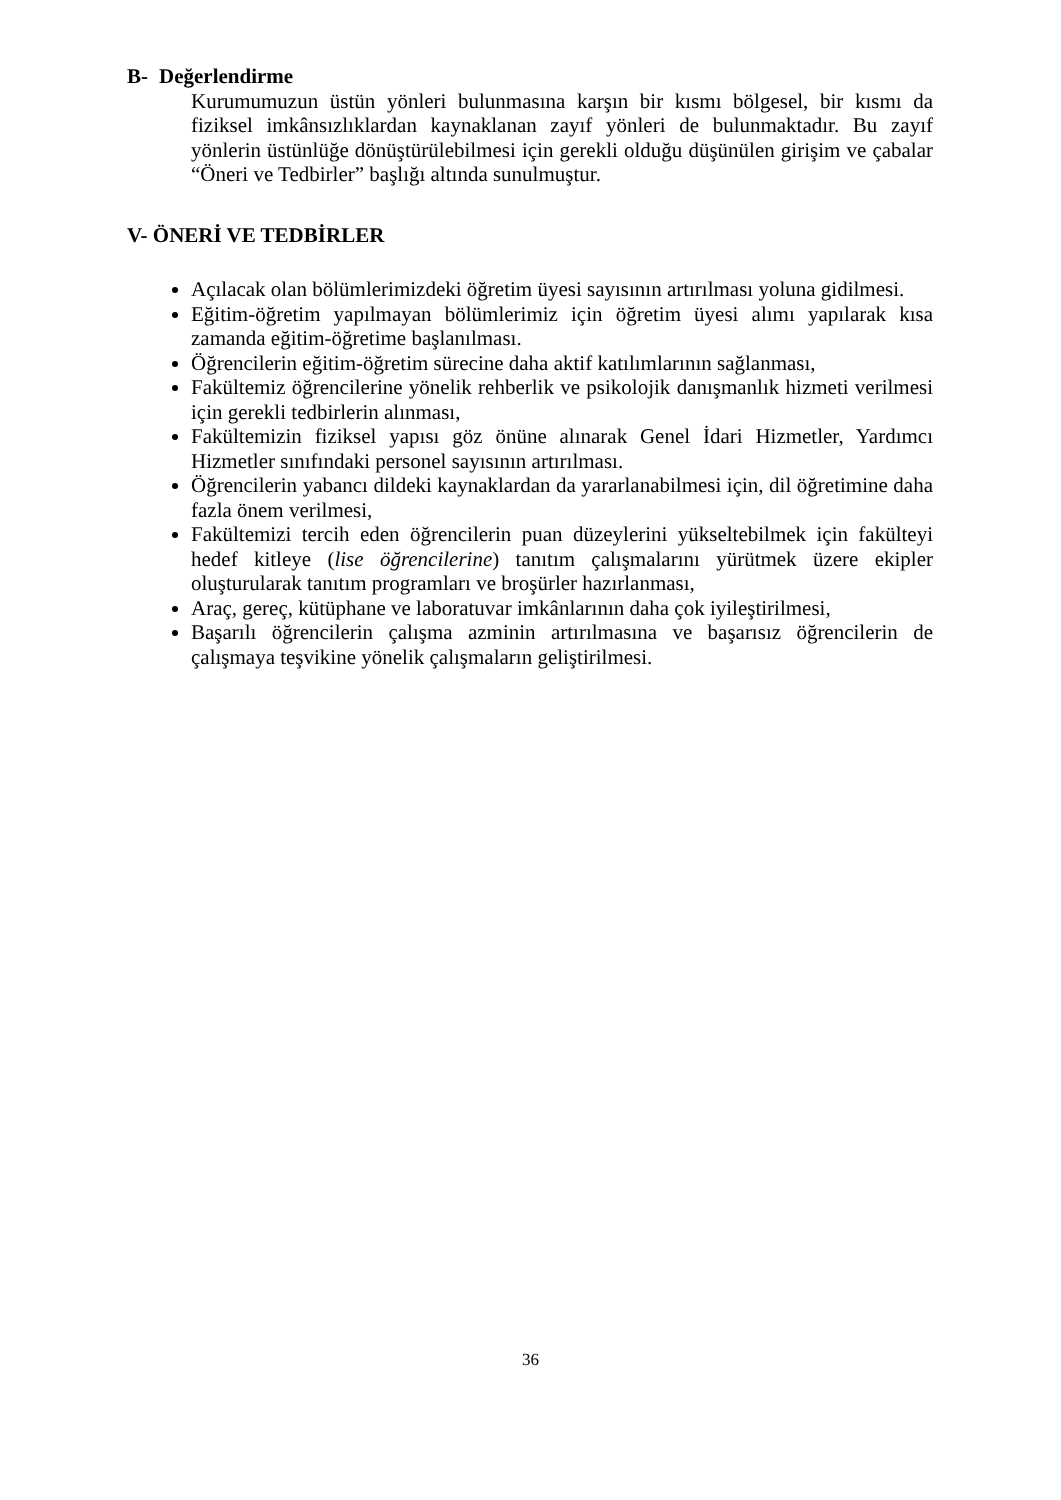B- Değerlendirme
Kurumumuzun üstün yönleri bulunmasına karşın bir kısmı bölgesel, bir kısmı da fiziksel imkânsızlıklardan kaynaklanan zayıf yönleri de bulunmaktadır. Bu zayıf yönlerin üstünlüğe dönüştürülebilmesi için gerekli olduğu düşünülen girişim ve çabalar “Öneri ve Tedbirler” başlığı altında sunulmuştur.
V- ÖNERİ VE TEDBİRLER
Açılacak olan bölümlerimizdeki öğretim üyesi sayısının artırılması yoluna gidilmesi.
Eğitim-öğretim yapılmayan bölümlerimiz için öğretim üyesi alımı yapılarak kısa zamanda eğitim-öğretime başlanılması.
Öğrencilerin eğitim-öğretim sürecine daha aktif katılımlarının sağlanması,
Fakültemiz öğrencilerine yönelik rehberlik ve psikolojik danışmanlık hizmeti verilmesi için gerekli tedbirlerin alınması,
Fakültemizin fiziksel yapısı göz önüne alınarak Genel İdari Hizmetler, Yardımcı Hizmetler sınıfındaki personel sayısının artırılması.
Öğrencilerin yabancı dildeki kaynaklardan da yararlanabilmesi için, dil öğretimine daha fazla önem verilmesi,
Fakültemizi tercih eden öğrencilerin puan düzeylerini yükseltebilmek için fakülteyi hedef kitleye (lise öğrencilerine) tanıtım çalışmalarını yürütmek üzere ekipler oluşturularak tanıtım programları ve broşürler hazırlanması,
Araç, gereç, kütüphane ve laboratuvar imkânlarının daha çok iyileştirilmesi,
Başarılı öğrencilerin çalışma azminin artırılmasına ve başarısız öğrencilerin de çalışmaya teşvikine yönelik çalışmaların geliştirilmesi.
36